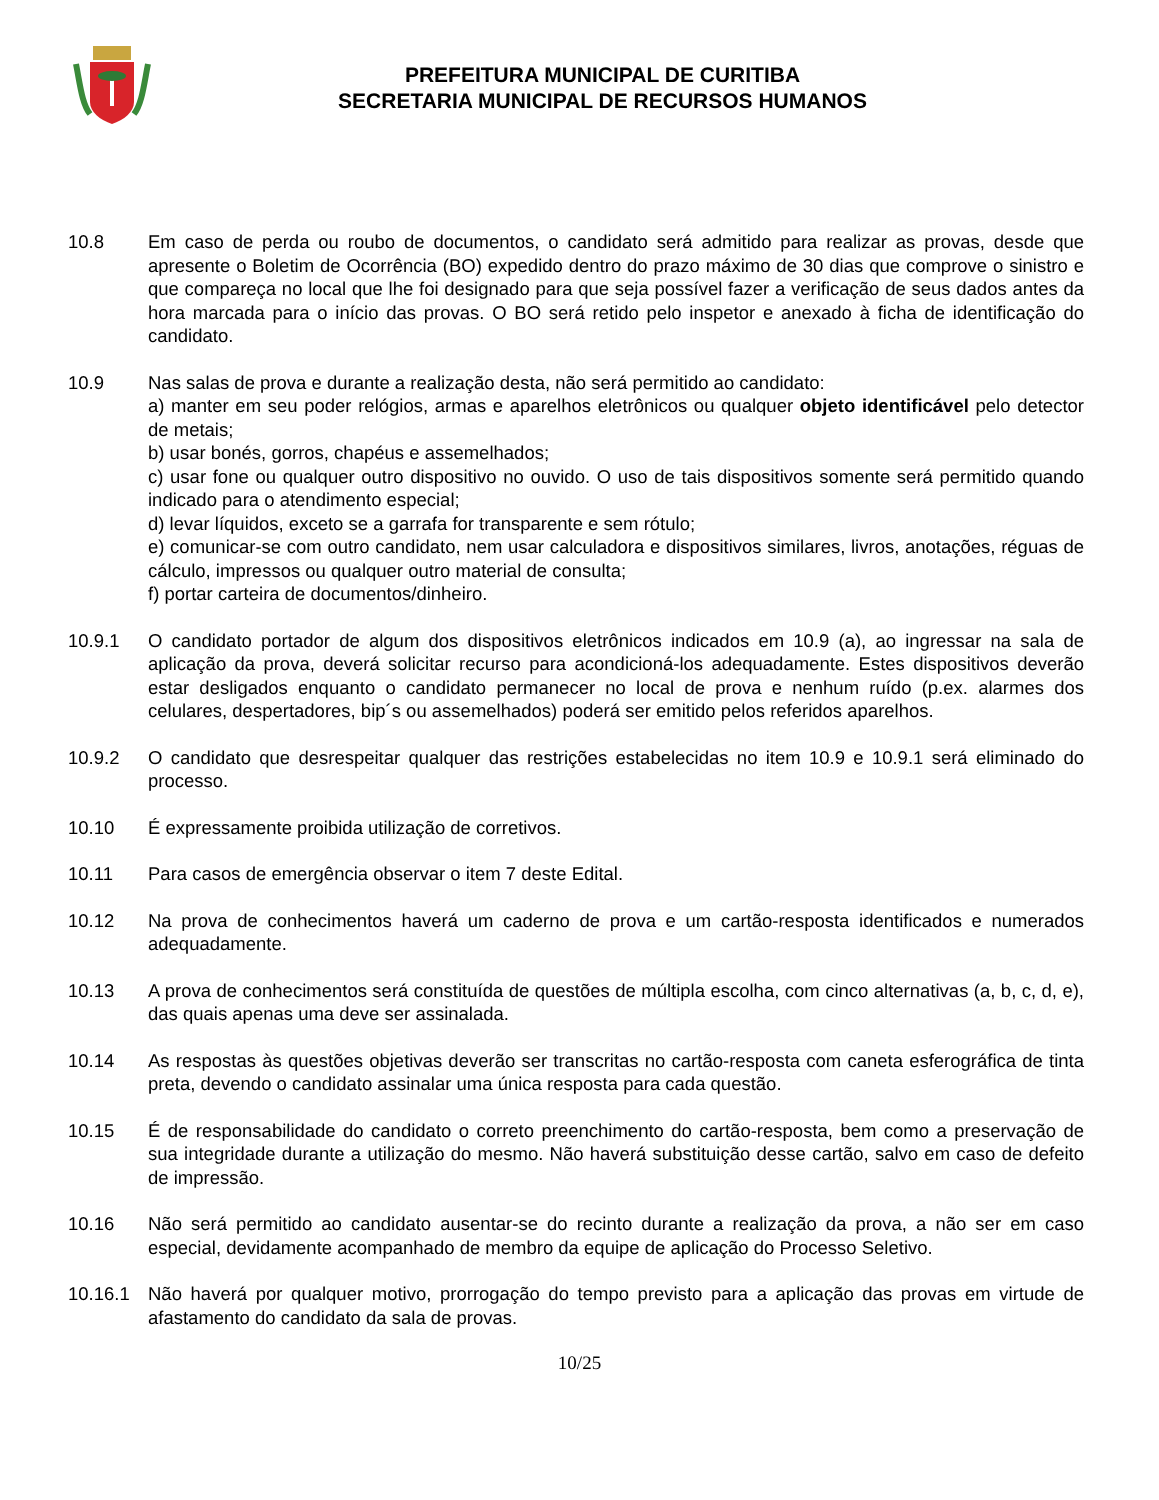PREFEITURA MUNICIPAL DE CURITIBA
SECRETARIA MUNICIPAL DE RECURSOS HUMANOS
10.8 Em caso de perda ou roubo de documentos, o candidato será admitido para realizar as provas, desde que apresente o Boletim de Ocorrência (BO) expedido dentro do prazo máximo de 30 dias que comprove o sinistro e que compareça no local que lhe foi designado para que seja possível fazer a verificação de seus dados antes da hora marcada para o início das provas. O BO será retido pelo inspetor e anexado à ficha de identificação do candidato.
10.9 Nas salas de prova e durante a realização desta, não será permitido ao candidato:
a) manter em seu poder relógios, armas e aparelhos eletrônicos ou qualquer objeto identificável pelo detector de metais;
b) usar bonés, gorros, chapéus e assemelhados;
c) usar fone ou qualquer outro dispositivo no ouvido. O uso de tais dispositivos somente será permitido quando indicado para o atendimento especial;
d) levar líquidos, exceto se a garrafa for transparente e sem rótulo;
e) comunicar-se com outro candidato, nem usar calculadora e dispositivos similares, livros, anotações, réguas de cálculo, impressos ou qualquer outro material de consulta;
f) portar carteira de documentos/dinheiro.
10.9.1 O candidato portador de algum dos dispositivos eletrônicos indicados em 10.9 (a), ao ingressar na sala de aplicação da prova, deverá solicitar recurso para acondicioná-los adequadamente. Estes dispositivos deverão estar desligados enquanto o candidato permanecer no local de prova e nenhum ruído (p.ex. alarmes dos celulares, despertadores, bip´s ou assemelhados) poderá ser emitido pelos referidos aparelhos.
10.9.2 O candidato que desrespeitar qualquer das restrições estabelecidas no item 10.9 e 10.9.1 será eliminado do processo.
10.10 É expressamente proibida utilização de corretivos.
10.11 Para casos de emergência observar o item 7 deste Edital.
10.12 Na prova de conhecimentos haverá um caderno de prova e um cartão-resposta identificados e numerados adequadamente.
10.13 A prova de conhecimentos será constituída de questões de múltipla escolha, com cinco alternativas (a, b, c, d, e), das quais apenas uma deve ser assinalada.
10.14 As respostas às questões objetivas deverão ser transcritas no cartão-resposta com caneta esferográfica de tinta preta, devendo o candidato assinalar uma única resposta para cada questão.
10.15 É de responsabilidade do candidato o correto preenchimento do cartão-resposta, bem como a preservação de sua integridade durante a utilização do mesmo. Não haverá substituição desse cartão, salvo em caso de defeito de impressão.
10.16 Não será permitido ao candidato ausentar-se do recinto durante a realização da prova, a não ser em caso especial, devidamente acompanhado de membro da equipe de aplicação do Processo Seletivo.
10.16.1 Não haverá por qualquer motivo, prorrogação do tempo previsto para a aplicação das provas em virtude de afastamento do candidato da sala de provas.
10/25